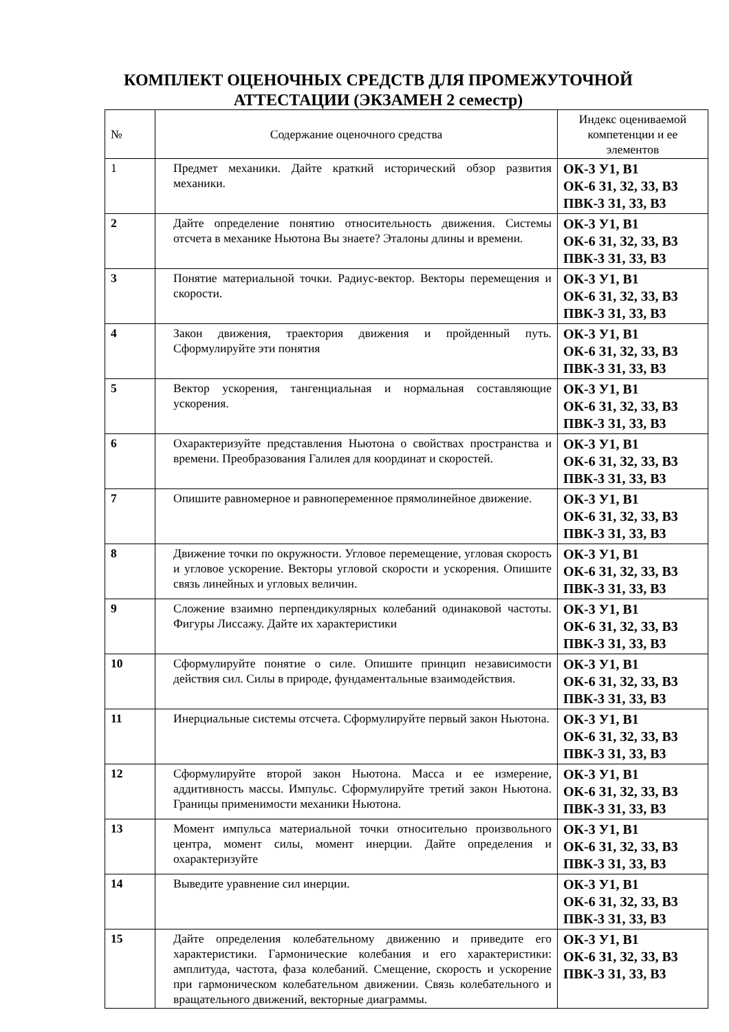КОМПЛЕКТ ОЦЕНОЧНЫХ СРЕДСТВ ДЛЯ ПРОМЕЖУТОЧНОЙ АТТЕСТАЦИИ (ЭКЗАМЕН 2 семестр)
| № | Содержание оценочного средства | Индекс оцениваемой компетенции и ее элементов |
| --- | --- | --- |
| 1 | Предмет механики. Дайте краткий исторический обзор развития механики. | ОК-3 У1, В1 ОК-6 З1, З2, З3, В3 ПВК-3 З1, З3, В3 |
| 2 | Дайте определение понятию относительность движения. Системы отсчета в механике Ньютона Вы знаете? Эталоны длины и времени. | ОК-3 У1, В1 ОК-6 З1, З2, З3, В3 ПВК-3 З1, З3, В3 |
| 3 | Понятие материальной точки. Радиус-вектор. Векторы перемещения и скорости. | ОК-3 У1, В1 ОК-6 З1, З2, З3, В3 ПВК-3 З1, З3, В3 |
| 4 | Закон движения, траектория движения и пройденный путь. Сформулируйте эти понятия | ОК-3 У1, В1 ОК-6 З1, З2, З3, В3 ПВК-3 З1, З3, В3 |
| 5 | Вектор ускорения, тангенциальная и нормальная составляющие ускорения. | ОК-3 У1, В1 ОК-6 З1, З2, З3, В3 ПВК-3 З1, З3, В3 |
| 6 | Охарактеризуйте представления Ньютона о свойствах пространства и времени. Преобразования Галилея для координат и скоростей. | ОК-3 У1, В1 ОК-6 З1, З2, З3, В3 ПВК-3 З1, З3, В3 |
| 7 | Опишите равномерное и равнопеременное прямолинейное движение. | ОК-3 У1, В1 ОК-6 З1, З2, З3, В3 ПВК-3 З1, З3, В3 |
| 8 | Движение точки по окружности. Угловое перемещение, угловая скорость и угловое ускорение. Векторы угловой скорости и ускорения. Опишите связь линейных и угловых величин. | ОК-3 У1, В1 ОК-6 З1, З2, З3, В3 ПВК-3 З1, З3, В3 |
| 9 | Сложение взаимно перпендикулярных колебаний одинаковой частоты. Фигуры Лиссажу. Дайте их характеристики | ОК-3 У1, В1 ОК-6 З1, З2, З3, В3 ПВК-3 З1, З3, В3 |
| 10 | Сформулируйте понятие о силе. Опишите принцип независимости действия сил. Силы в природе, фундаментальные взаимодействия. | ОК-3 У1, В1 ОК-6 З1, З2, З3, В3 ПВК-3 З1, З3, В3 |
| 11 | Инерциальные системы отсчета. Сформулируйте первый закон Ньютона. | ОК-3 У1, В1 ОК-6 З1, З2, З3, В3 ПВК-3 З1, З3, В3 |
| 12 | Сформулируйте второй закон Ньютона. Масса и ее измерение, аддитивность массы. Импульс. Сформулируйте третий закон Ньютона. Границы применимости механики Ньютона. | ОК-3 У1, В1 ОК-6 З1, З2, З3, В3 ПВК-3 З1, З3, В3 |
| 13 | Момент импульса материальной точки относительно произвольного центра, момент силы, момент инерции. Дайте определения и охарактеризуйте | ОК-3 У1, В1 ОК-6 З1, З2, З3, В3 ПВК-3 З1, З3, В3 |
| 14 | Выведите уравнение сил инерции. | ОК-3 У1, В1 ОК-6 З1, З2, З3, В3 ПВК-3 З1, З3, В3 |
| 15 | Дайте определения колебательному движению и приведите его характеристики. Гармонические колебания и его характеристики: амплитуда, частота, фаза колебаний. Смещение, скорость и ускорение при гармоническом колебательном движении. Связь колебательного и вращательного движений, векторные диаграммы. | ОК-3 У1, В1 ОК-6 З1, З2, З3, В3 ПВК-3 З1, З3, В3 |